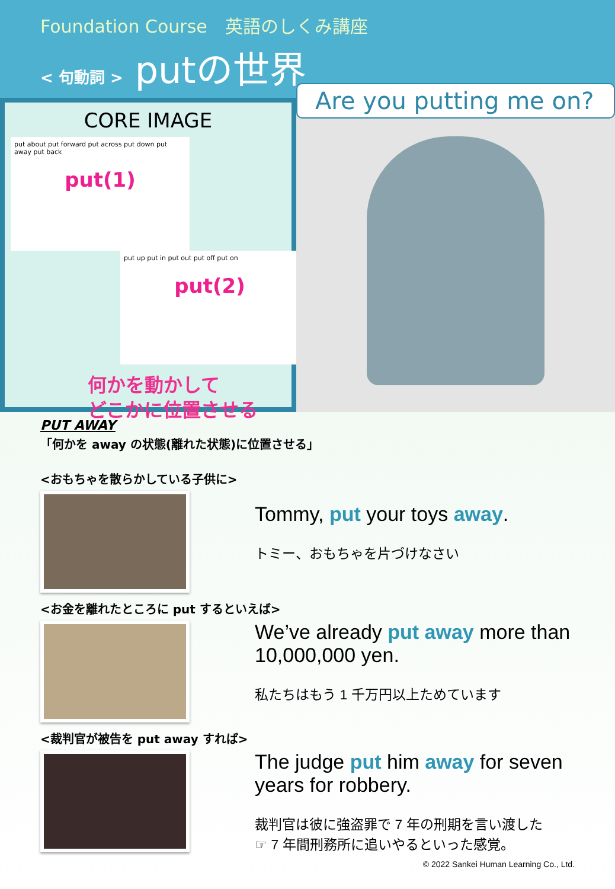Foundation Course　英語のしくみ講座
< 句動詞 > putの世界
CORE IMAGE
put about put forward put across put down put away put back
put(1)
put up put in put out put off put on
put(2)
何かを動かして
どこかに位置させる
Are you putting me on?
PUT AWAY
「何かを away の状態(離れた状態)に位置させる」
<おもちゃを散らかしている子供に>
Tommy, put your toys away.
トミー、おもちゃを片づけなさい
<お金を離れたところに put するといえば>
We’ve already put away more than 10,000,000 yen.
私たちはもう 1 千万円以上ためています
<裁判官が被告を put away すれば>
The judge put him away for seven years for robbery.
裁判官は彼に強盗罪で 7 年の刑期を言い渡した
☞ 7 年間刑務所に追いやるといった感覚。
© 2022 Sankei Human Learning Co., Ltd.